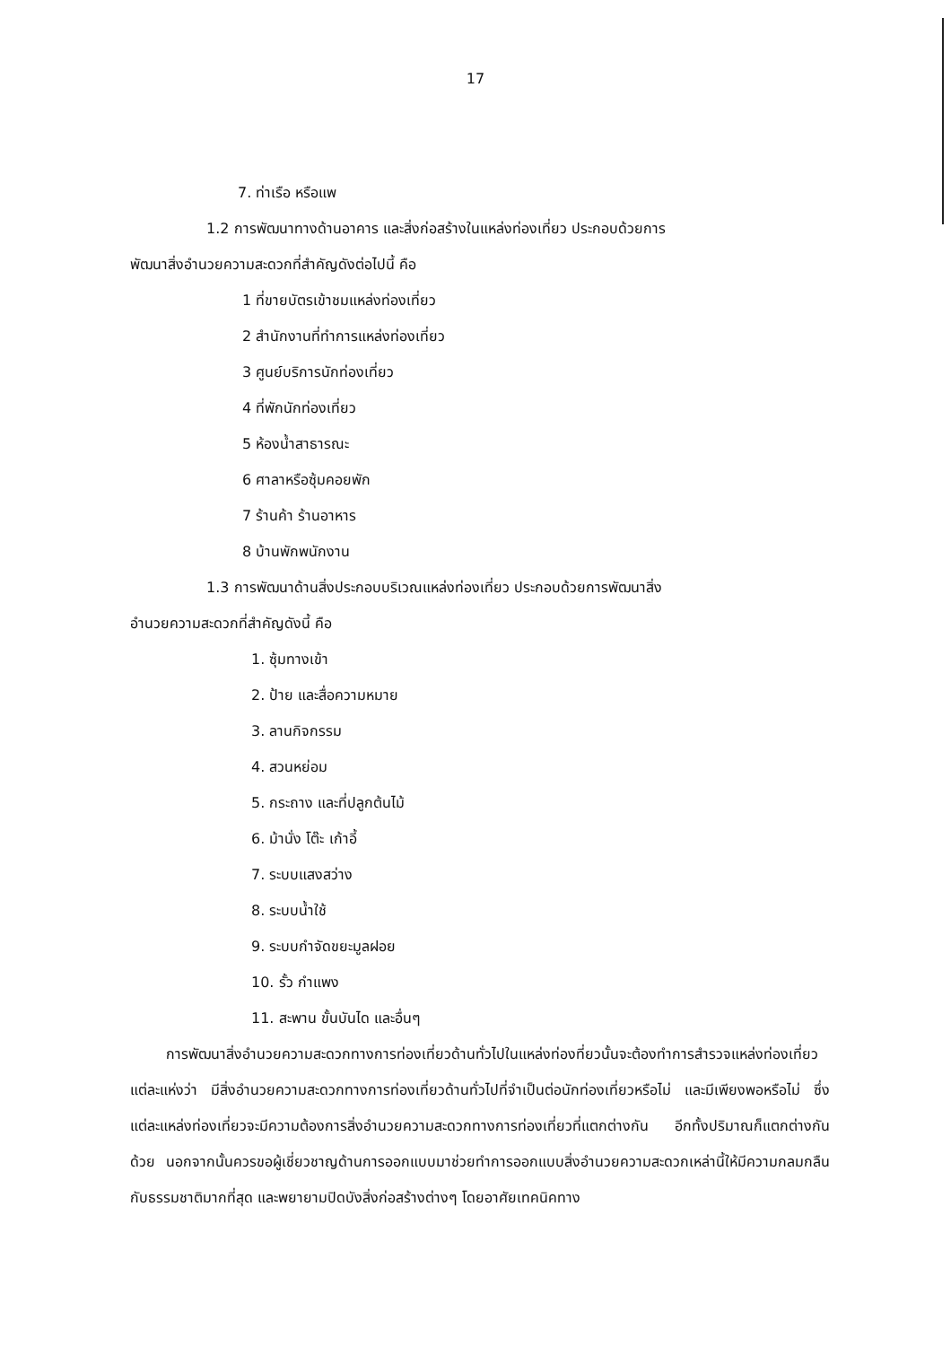17
7. ท่าเรือ หรือแพ
1.2 การพัฒนาทางด้านอาคาร และสิ่งก่อสร้างในแหล่งท่องเที่ยว ประกอบด้วยการ
พัฒนาสิ่งอำนวยความสะดวกที่สำคัญดังต่อไปนี้ คือ
1 ที่ขายบัตรเข้าชมแหล่งท่องเที่ยว
2 สำนักงานที่ทำการแหล่งท่องเที่ยว
3 ศูนย์บริการนักท่องเที่ยว
4 ที่พักนักท่องเที่ยว
5 ห้องน้ำสาธารณะ
6 ศาลาหรือซุ้มคอยพัก
7 ร้านค้า ร้านอาหาร
8 บ้านพักพนักงาน
1.3 การพัฒนาด้านสิ่งประกอบบริเวณแหล่งท่องเที่ยว ประกอบด้วยการพัฒนาสิ่ง
อำนวยความสะดวกที่สำคัญดังนี้ คือ
1. ซุ้มทางเข้า
2. ป้าย และสื่อความหมาย
3. ลานกิจกรรม
4. สวนหย่อม
5. กระถาง และที่ปลูกต้นไม้
6. ม้านั่ง โต๊ะ เก้าอี้
7. ระบบแสงสว่าง
8. ระบบน้ำใช้
9. ระบบกำจัดขยะมูลฝอย
10. รั้ว กำแพง
11. สะพาน ขั้นบันได และอื่นๆ
การพัฒนาสิ่งอำนวยความสะดวกทางการท่องเที่ยวด้านทั่วไปในแหล่งท่องที่ยวนั้นจะต้องทำการสำรวจแหล่งท่องเที่ยวแต่ละแห่งว่า มีสิ่งอำนวยความสะดวกทางการท่องเที่ยวด้านทั่วไปที่จำเป็นต่อนักท่องเที่ยวหรือไม่ และมีเพียงพอหรือไม่ ซึ่งแต่ละแหล่งท่องเที่ยวจะมีความต้องการสิ่งอำนวยความสะดวกทางการท่องเที่ยวที่แตกต่างกัน อีกทั้งปริมาณก็แตกต่างกันด้วย นอกจากนั้นควรขอผู้เชี่ยวชาญด้านการออกแบบมาช่วยทำการออกแบบสิ่งอำนวยความสะดวกเหล่านี้ให้มีความกลมกลืนกับธรรมชาติมากที่สุด และพยายามปิดบังสิ่งก่อสร้างต่างๆ โดยอาศัยเทคนิคทาง